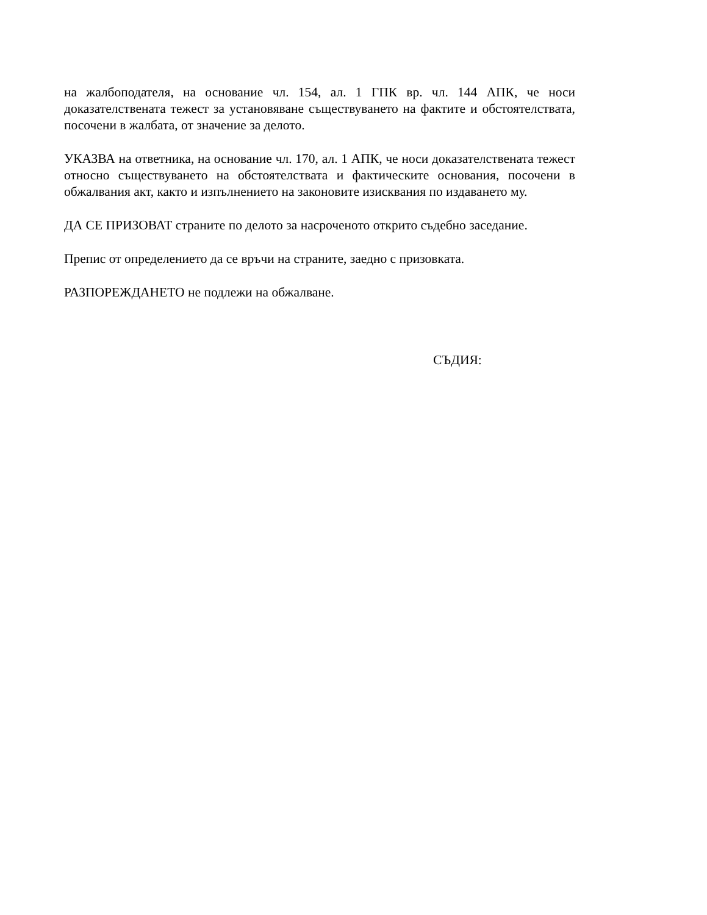на жалбоподателя, на основание чл. 154, ал. 1 ГПК вр. чл. 144 АПК, че носи доказателствената тежест за установяване съществуването на фактите и обстоятелствата, посочени в жалбата, от значение за делото.
УКАЗВА на ответника, на основание чл. 170, ал. 1 АПК, че носи доказателствената тежест относно съществуването на обстоятелствата и фактическите основания, посочени в обжалвания акт, както и изпълнението на законовите изисквания по издаването му.
ДА СЕ ПРИЗОВАТ страните по делото за насроченото открито съдебно заседание.
Препис от определението да се връчи на страните, заедно с призовката.
РАЗПОРЕЖДАНЕТО не подлежи на обжалване.
СЪДИЯ: